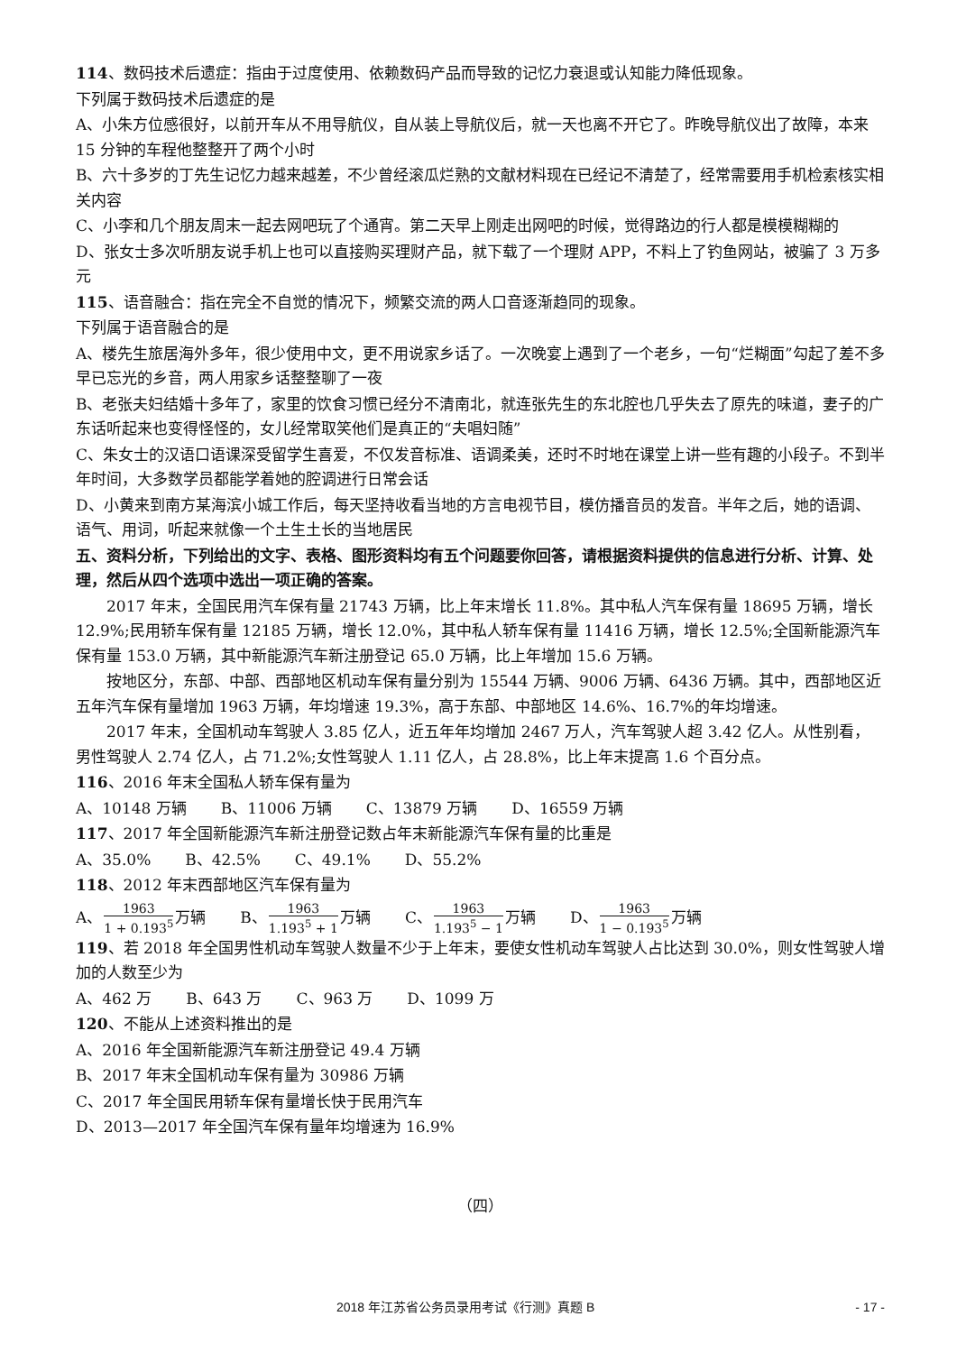114、数码技术后遗症：指由于过度使用、依赖数码产品而导致的记忆力衰退或认知能力降低现象。
下列属于数码技术后遗症的是
A、小朱方位感很好，以前开车从不用导航仪，自从装上导航仪后，就一天也离不开它了。昨晚导航仪出了故障，本来 15 分钟的车程他整整开了两个小时
B、六十多岁的丁先生记忆力越来越差，不少曾经滚瓜烂熟的文献材料现在已经记不清楚了，经常需要用手机检索核实相关内容
C、小李和几个朋友周末一起去网吧玩了个通宵。第二天早上刚走出网吧的时候，觉得路边的行人都是模模糊糊的
D、张女士多次听朋友说手机上也可以直接购买理财产品，就下载了一个理财 APP，不料上了钓鱼网站，被骗了 3 万多元
115、语音融合：指在完全不自觉的情况下，频繁交流的两人口音逐渐趋同的现象。
下列属于语音融合的是
A、楼先生旅居海外多年，很少使用中文，更不用说家乡话了。一次晚宴上遇到了一个老乡，一句“烂糊面”勾起了差不多早已忘光的乡音，两人用家乡话整整聊了一夜
B、老张夫妇结婚十多年了，家里的饮食习惯已经分不清南北，就连张先生的东北腔也几乎失去了原先的味道，妻子的广东话听起来也变得怪怪的，女儿经常取笑他们是真正的“夫唱妇随”
C、朱女士的汉语口语课深受留学生喜爱，不仅发音标准、语调柔美，还时不时地在课堂上讲一些有趣的小段子。不到半年时间，大多数学员都能学着她的腔调进行日常会话
D、小黄来到南方某海滨小城工作后，每天坚持收看当地的方言电视节目，模仿播音员的发音。半年之后，她的语调、语气、用词，听起来就像一个土生土长的当地居民
五、资料分析，下列给出的文字、表格、图形资料均有五个问题要你回答，请根据资料提供的信息进行分析、计算、处理，然后从四个选项中选出一项正确的答案。
2017 年末，全国民用汽车保有量 21743 万辆，比上年末增长 11.8%。其中私人汽车保有量 18695 万辆，增长 12.9%;民用轿车保有量 12185 万辆，增长 12.0%，其中私人轿车保有量 11416 万辆，增长 12.5%;全国新能源汽车保有量 153.0 万辆，其中新能源汽车新注册登记 65.0 万辆，比上年增加 15.6 万辆。
按地区分，东部、中部、西部地区机动车保有量分别为 15544 万辆、9006 万辆、6436 万辆。其中，西部地区近五年汽车保有量增加 1963 万辆，年均增速 19.3%，高于东部、中部地区 14.6%、16.7%的年均增速。
2017 年末，全国机动车驾驶人 3.85 亿人，近五年年均增加 2467 万人，汽车驾驶人超 3.42 亿人。从性别看，男性驾驶人 2.74 亿人，占 71.2%;女性驾驶人 1.11 亿人，占 28.8%，比上年末提高 1.6 个百分点。
116、2016 年末全国私人轿车保有量为
A、10148 万辆 B、11006 万辆 C、13879 万辆 D、16559 万辆
117、2017 年全国新能源汽车新注册登记数占年末新能源汽车保有量的比重是
A、35.0% B、42.5% C、49.1% D、55.2%
118、2012 年末西部地区汽车保有量为
A、1963 1 + 0.193<sup>5</sup>万辆 B、1963 1.193<sup>5</sup> + 1万辆 C、1963 1.193<sup>5</sup> − 1万辆 D、1963 1 − 0.193<sup>5</sup>万辆
119、若 2018 年全国男性机动车驾驶人数量不少于上年末，要使女性机动车驾驶人占比达到 30.0%，则女性驾驶人增加的人数至少为
A、462 万 B、643 万 C、963 万 D、1099 万
120、不能从上述资料推出的是
A、2016 年全国新能源汽车新注册登记 49.4 万辆
B、2017 年末全国机动车保有量为 30986 万辆
C、2017 年全国民用轿车保有量增长快于民用汽车
D、2013—2017 年全国汽车保有量年均增速为 16.9%
（四）
2018 年江苏省公务员录用考试《行测》真题 B - 17 -